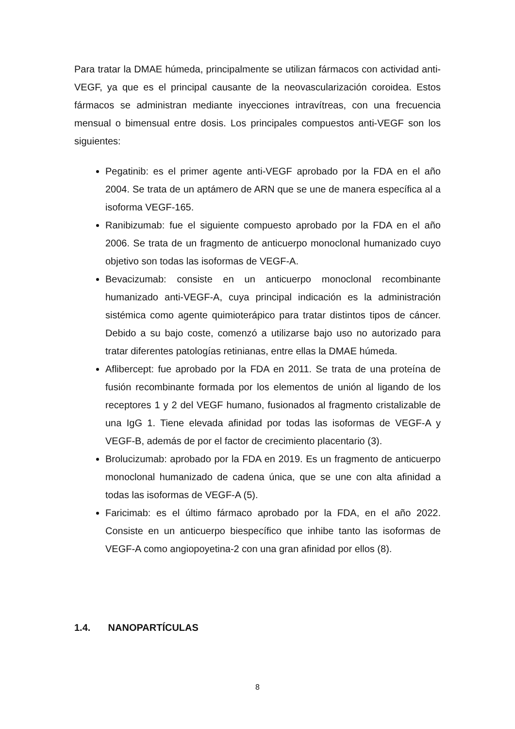Para tratar la DMAE húmeda, principalmente se utilizan fármacos con actividad anti-VEGF, ya que es el principal causante de la neovascularización coroidea. Estos fármacos se administran mediante inyecciones intravítreas, con una frecuencia mensual o bimensual entre dosis. Los principales compuestos anti-VEGF son los siguientes:
Pegatinib: es el primer agente anti-VEGF aprobado por la FDA en el año 2004. Se trata de un aptámero de ARN que se une de manera específica al a isoforma VEGF-165.
Ranibizumab: fue el siguiente compuesto aprobado por la FDA en el año 2006. Se trata de un fragmento de anticuerpo monoclonal humanizado cuyo objetivo son todas las isoformas de VEGF-A.
Bevacizumab: consiste en un anticuerpo monoclonal recombinante humanizado anti-VEGF-A, cuya principal indicación es la administración sistémica como agente quimioterápico para tratar distintos tipos de cáncer. Debido a su bajo coste, comenzó a utilizarse bajo uso no autorizado para tratar diferentes patologías retinianas, entre ellas la DMAE húmeda.
Aflibercept: fue aprobado por la FDA en 2011. Se trata de una proteína de fusión recombinante formada por los elementos de unión al ligando de los receptores 1 y 2 del VEGF humano, fusionados al fragmento cristalizable de una IgG 1. Tiene elevada afinidad por todas las isoformas de VEGF-A y VEGF-B, además de por el factor de crecimiento placentario (3).
Brolucizumab: aprobado por la FDA en 2019. Es un fragmento de anticuerpo monoclonal humanizado de cadena única, que se une con alta afinidad a todas las isoformas de VEGF-A (5).
Faricimab: es el último fármaco aprobado por la FDA, en el año 2022. Consiste en un anticuerpo biespecífico que inhibe tanto las isoformas de VEGF-A como angiopoyetina-2 con una gran afinidad por ellos (8).
1.4. NANOPARTÍCULAS
8